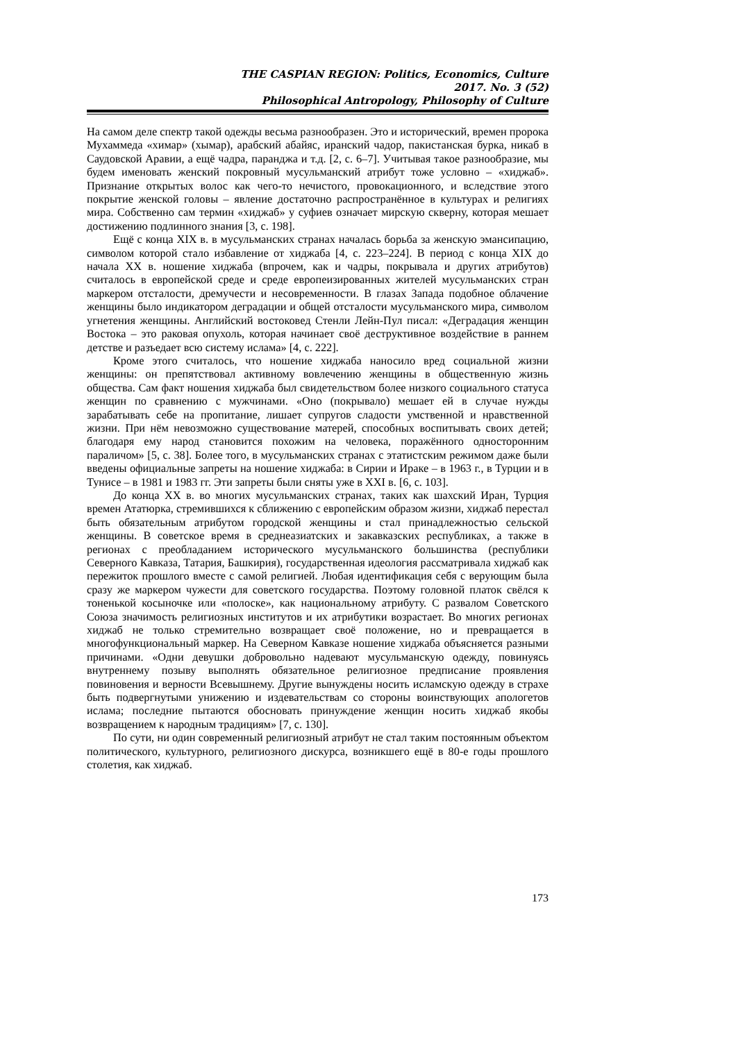THE CASPIAN REGION: Politics, Economics, Culture
2017. No. 3 (52)
Philosophical Antropology, Philosophy of Culture
На самом деле спектр такой одежды весьма разнообразен. Это и исторический, времен пророка Мухаммеда «химар» (хымар), арабский абайяс, иранский чадор, пакистанская бурка, никаб в Саудовской Аравии, а ещё чадра, паранджа и т.д. [2, с. 6–7]. Учитывая такое разнообразие, мы будем именовать женский покровный мусульманский атрибут тоже условно – «хиджаб». Признание открытых волос как чего-то нечистого, провокационного, и вследствие этого покрытие женской головы – явление достаточно распространённое в культурах и религиях мира. Собственно сам термин «хиджаб» у суфиев означает мирскую скверну, которая мешает достижению подлинного знания [3, с. 198].
Ещё с конца XIX в. в мусульманских странах началась борьба за женскую эмансипацию, символом которой стало избавление от хиджаба [4, с. 223–224]. В период с конца XIX до начала XX в. ношение хиджаба (впрочем, как и чадры, покрывала и других атрибутов) считалось в европейской среде и среде европеизированных жителей мусульманских стран маркером отсталости, дремучести и несовременности. В глазах Запада подобное облачение женщины было индикатором деградации и общей отсталости мусульманского мира, символом угнетения женщины. Английский востоковед Стенли Лейн-Пул писал: «Деградация женщин Востока – это раковая опухоль, которая начинает своё деструктивное воздействие в раннем детстве и разъедает всю систему ислама» [4, с. 222].
Кроме этого считалось, что ношение хиджаба наносило вред социальной жизни женщины: он препятствовал активному вовлечению женщины в общественную жизнь общества. Сам факт ношения хиджаба был свидетельством более низкого социального статуса женщин по сравнению с мужчинами. «Оно (покрывало) мешает ей в случае нужды зарабатывать себе на пропитание, лишает супругов сладости умственной и нравственной жизни. При нём невозможно существование матерей, способных воспитывать своих детей; благодаря ему народ становится похожим на человека, поражённого односторонним параличом» [5, с. 38]. Более того, в мусульманских странах с этатистским режимом даже были введены официальные запреты на ношение хиджаба: в Сирии и Ираке – в 1963 г., в Турции и в Тунисе – в 1981 и 1983 гг. Эти запреты были сняты уже в XXI в. [6, с. 103].
До конца XX в. во многих мусульманских странах, таких как шахский Иран, Турция времен Ататюрка, стремившихся к сближению с европейским образом жизни, хиджаб перестал быть обязательным атрибутом городской женщины и стал принадлежностью сельской женщины. В советское время в среднеазиатских и закавказских республиках, а также в регионах с преобладанием исторического мусульманского большинства (республики Северного Кавказа, Татария, Башкирия), государственная идеология рассматривала хиджаб как пережиток прошлого вместе с самой религией. Любая идентификация себя с верующим была сразу же маркером чужести для советского государства. Поэтому головной платок свёлся к тоненькой косыночке или «полоске», как национальному атрибуту. С развалом Советского Союза значимость религиозных институтов и их атрибутики возрастает. Во многих регионах хиджаб не только стремительно возвращает своё положение, но и превращается в многофункциональный маркер. На Северном Кавказе ношение хиджаба объясняется разными причинами. «Одни девушки добровольно надевают мусульманскую одежду, повинуясь внутреннему позыву выполнять обязательное религиозное предписание проявления повиновения и верности Всевышнему. Другие вынуждены носить исламскую одежду в страхе быть подвергнутыми унижению и издевательствам со стороны воинствующих апологетов ислама; последние пытаются обосновать принуждение женщин носить хиджаб якобы возвращением к народным традициям» [7, с. 130].
По сути, ни один современный религиозный атрибут не стал таким постоянным объектом политического, культурного, религиозного дискурса, возникшего ещё в 80-е годы прошлого столетия, как хиджаб.
173